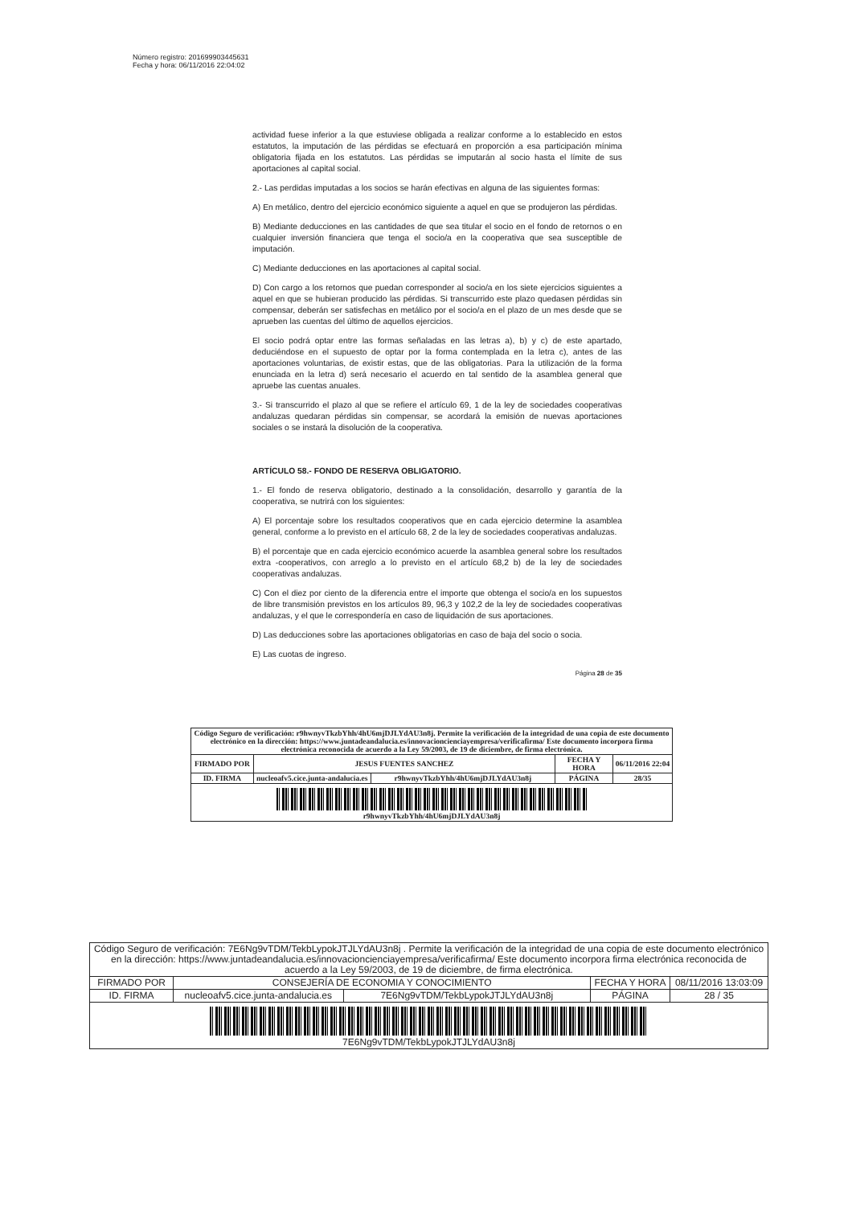Número registro: 201699903445631
Fecha y hora: 06/11/2016 22:04:02
actividad fuese inferior a la que estuviese obligada a realizar conforme a lo establecido en estos estatutos, la imputación de las pérdidas se efectuará en proporción a esa participación mínima obligatoria fijada en los estatutos. Las pérdidas se imputarán al socio hasta el límite de sus aportaciones al capital social.
2.- Las perdidas imputadas a los socios se harán efectivas en alguna de las siguientes formas:
A) En metálico, dentro del ejercicio económico siguiente a aquel en que se produjeron las pérdidas.
B) Mediante deducciones en las cantidades de que sea titular el socio en el fondo de retornos o en cualquier inversión financiera que tenga el socio/a en la cooperativa que sea susceptible de imputación.
C) Mediante deducciones en las aportaciones al capital social.
D) Con cargo a los retornos que puedan corresponder al socio/a en los siete ejercicios siguientes a aquel en que se hubieran producido las pérdidas. Si transcurrido este plazo quedasen pérdidas sin compensar, deberán ser satisfechas en metálico por el socio/a en el plazo de un mes desde que se aprueben las cuentas del último de aquellos ejercicios.
El socio podrá optar entre las formas señaladas en las letras a), b) y c) de este apartado, deduciéndose en el supuesto de optar por la forma contemplada en la letra c), antes de las aportaciones voluntarias, de existir estas, que de las obligatorias. Para la utilización de la forma enunciada en la letra d) será necesario el acuerdo en tal sentido de la asamblea general que apruebe las cuentas anuales.
3.- Si transcurrido el plazo al que se refiere el artículo 69, 1 de la ley de sociedades cooperativas andaluzas quedaran pérdidas sin compensar, se acordará la emisión de nuevas aportaciones sociales o se instará la disolución de la cooperativa.
ARTÍCULO 58.- FONDO DE RESERVA OBLIGATORIO.
1.- El fondo de reserva obligatorio, destinado a la consolidación, desarrollo y garantía de la cooperativa, se nutrirá con los siguientes:
A) El porcentaje sobre los resultados cooperativos que en cada ejercicio determine la asamblea general, conforme a lo previsto en el artículo 68, 2 de la ley de sociedades cooperativas andaluzas.
B) el porcentaje que en cada ejercicio económico acuerde la asamblea general sobre los resultados extra -cooperativos, con arreglo a lo previsto en el artículo 68,2 b) de la ley de sociedades cooperativas andaluzas.
C) Con el diez por ciento de la diferencia entre el importe que obtenga el socio/a en los supuestos de libre transmisión previstos en los artículos 89, 96,3 y 102,2 de la ley de sociedades cooperativas andaluzas, y el que le correspondería en caso de liquidación de sus aportaciones.
D) Las deducciones sobre las aportaciones obligatorias en caso de baja del socio o socia.
E) Las cuotas de ingreso.
Página 28 de 35
| Código Seguro de verificación: r9hwnyvTkzbYhh/4hU6mjDJLYdAU3n8j. Permite la verificación de la integridad de una copia de este documento electrónico en la dirección: https://www.juntadeandalucia.es/innovacioncienciayempresa/verificafirma/ Este documento incorpora firma electrónica reconocida de acuerdo a la Ley 59/2003, de 19 de diciembre, de firma electrónica. | | | | |
| FIRMADO POR | JESUS FUENTES SANCHEZ | | FECHA Y HORA | 06/11/2016 22:04 |
| ID. FIRMA | nucleoafv5.cice.junta-andalucia.es | r9hwnyvTkzbYhh/4hU6mjDJLYdAU3n8j | PÁGINA | 28/35 |
| r9hwnyvTkzbYhh/4hU6mjDJLYdAU3n8j | | | | |
| Código Seguro de verificación: 7E6Ng9vTDM/TekbLypokJTJLYdAU3n8j . Permite la verificación de la integridad de una copia de este documento electrónico en la dirección: https://www.juntadeandalucia.es/innovacioncienciayempresa/verificafirma/ Este documento incorpora firma electrónica reconocida de acuerdo a la Ley 59/2003, de 19 de diciembre, de firma electrónica. | | | | |
| FIRMADO POR | CONSEJERÍA DE ECONOMIA Y CONOCIMIENTO | | FECHA Y HORA | 08/11/2016 13:03:09 |
| ID. FIRMA | nucleoafv5.cice.junta-andalucia.es | 7E6Ng9vTDM/TekbLypokJTJLYdAU3n8j | PÁGINA | 28 / 35 |
| 7E6Ng9vTDM/TekbLypokJTJLYdAU3n8j | | | | |